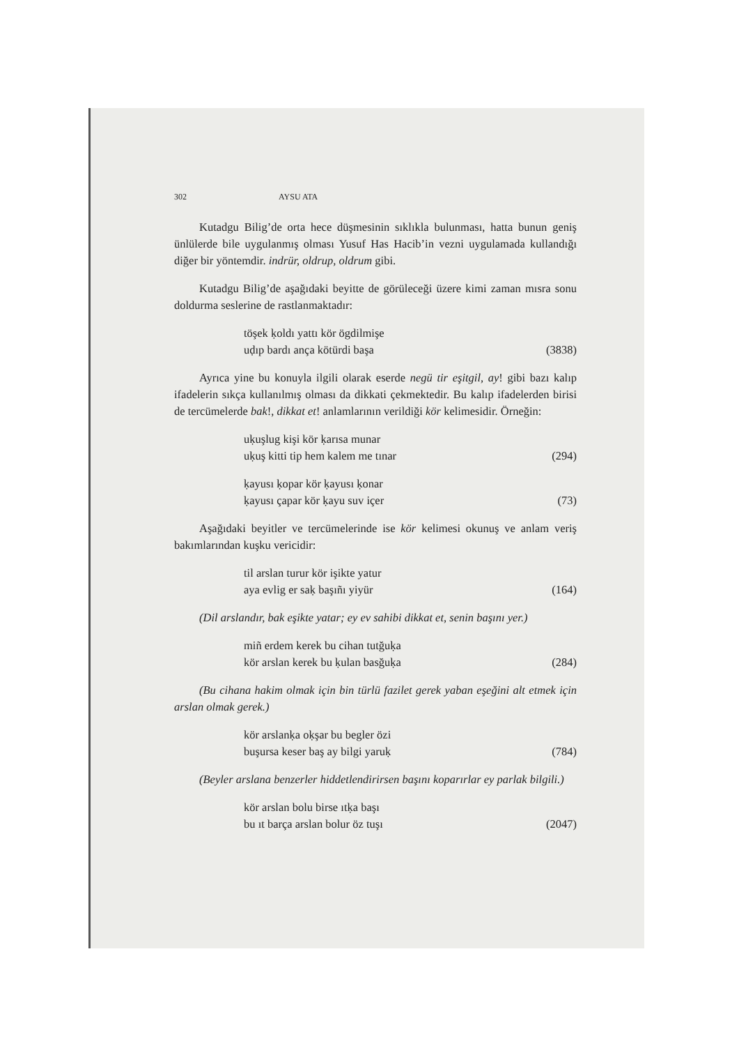302 AYSU ATA
Kutadgu Bilig’de orta hece düşmesinin sıklıkla bulunması, hatta bunun geniş ünlülerde bile uygulanmış olması Yusuf Has Hacib’in vezni uygulamada kullandığı diğer bir yöntemdir. indrür, oldrup, oldrum gibi.
Kutadgu Bilig’de aşağıdaki beyitte de görüleceği üzere kimi zaman mısra sonu doldurma seslerine de rastlanmaktadır:
töşek ḳoldı yattı kör ögdilmişe
uḍıp bardı ança kötürdi başa (3838)
Ayrıca yine bu konuyla ilgili olarak eserde negü tir eşitgil, ay! gibi bazı kalıp ifadelerin sıkça kullanılmış olması da dikkati çekmektedir. Bu kalıp ifadelerden birisi de tercümelerde bak!, dikkat et! anlamlarının verildiği kör kelimesidir. Örneğin:
uḳuşlug kişi kör ḳarısa munar
uḳuş kitti tip hem kalem me tınar (294)
ḳayusı ḳopar kör ḳayusı ḳonar
ḳayusı çapar kör ḳayu suv içer (73)
Aşağıdaki beyitler ve tercümelerinde ise kör kelimesi okunuş ve anlam veriş bakımlarından kuşku vericidir:
til arslan turur kör işikte yatur
aya evlig er saḳ başıñı yiyür (164)
(Dil arslandır, bak eşikte yatar; ey ev sahibi dikkat et, senin başını yer.)
miñ erdem kerek bu cihan tutğuḳa
kör arslan kerek bu ḳulan basğuḳa (284)
(Bu cihana hakim olmak için bin türlü fazilet gerek yaban eşeğini alt etmek için arslan olmak gerek.)
kör arslanḳa oḳşar bu begler özi
buşursa keser baş ay bilgi yaruḳ (784)
(Beyler arslana benzerler hiddetlendirirsen başını koparırlar ey parlak bilgili.)
kör arslan bolu birse ıtḳa başı
bu ıt barça arslan bolur öz tuşı (2047)